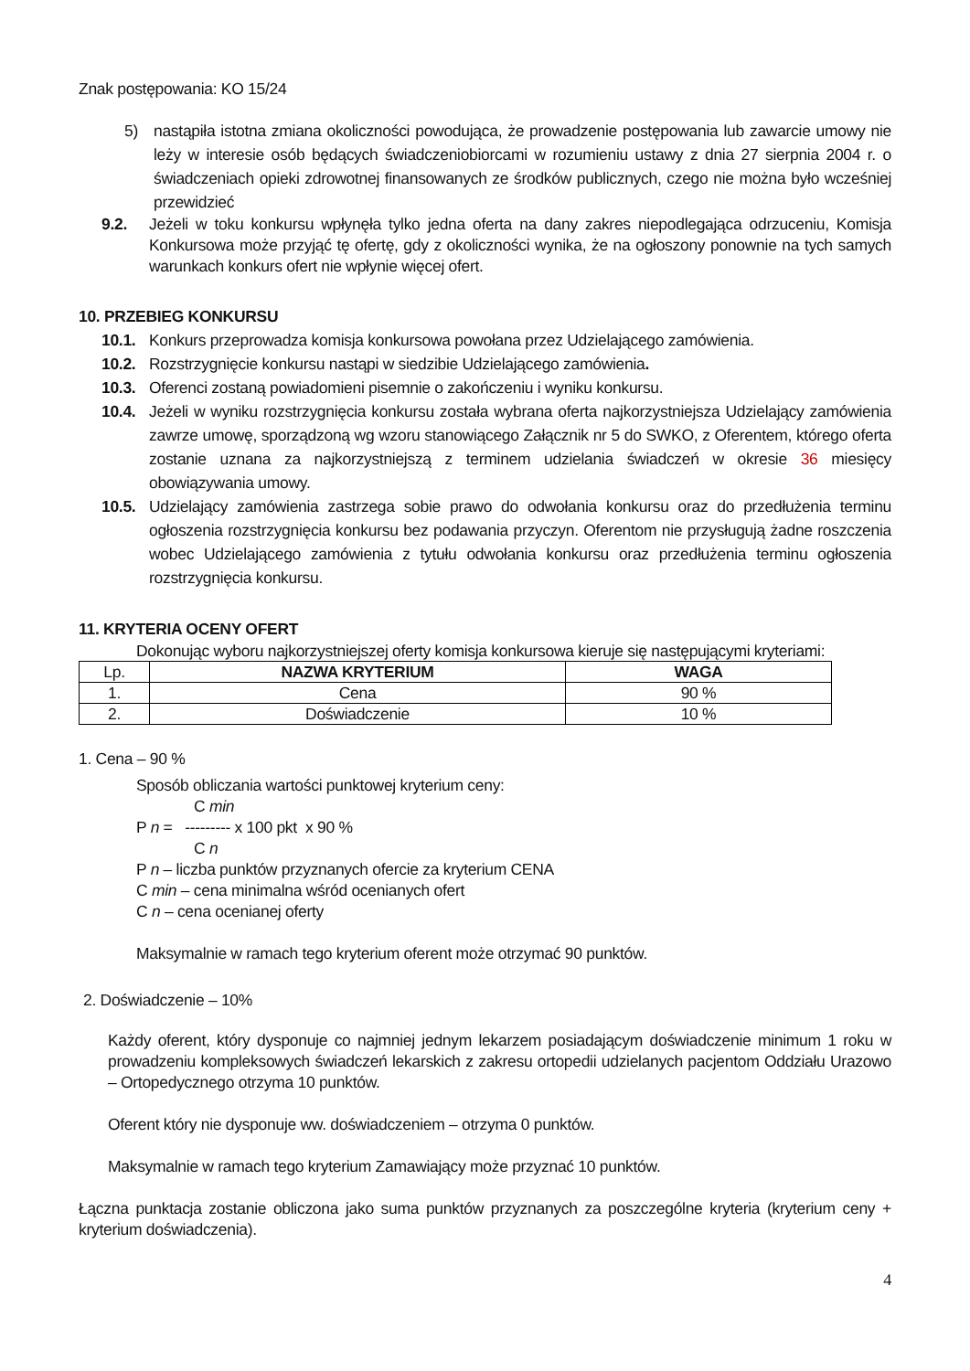Znak postępowania: KO 15/24
5) nastąpiła istotna zmiana okoliczności powodująca, że prowadzenie postępowania lub zawarcie umowy nie leży w interesie osób będących świadczeniobiorcami w rozumieniu ustawy z dnia 27 sierpnia 2004 r. o świadczeniach opieki zdrowotnej finansowanych ze środków publicznych, czego nie można było wcześniej przewidzieć
9.2. Jeżeli w toku konkursu wpłynęła tylko jedna oferta na dany zakres niepodlegająca odrzuceniu, Komisja Konkursowa może przyjąć tę ofertę, gdy z okoliczności wynika, że na ogłoszony ponownie na tych samych warunkach konkurs ofert nie wpłynie więcej ofert.
10. PRZEBIEG KONKURSU
10.1. Konkurs przeprowadza komisja konkursowa powołana przez Udzielającego zamówienia.
10.2. Rozstrzygnięcie konkursu nastąpi w siedzibie Udzielającego zamówienia.
10.3. Oferenci zostaną powiadomieni pisemnie o zakończeniu i wyniku konkursu.
10.4. Jeżeli w wyniku rozstrzygnięcia konkursu została wybrana oferta najkorzystniejsza Udzielający zamówienia zawrze umowę, sporządzoną wg wzoru stanowiącego Załącznik nr 5 do SWKO, z Oferentem, którego oferta zostanie uznana za najkorzystniejszą z terminem udzielania świadczeń w okresie 36 miesięcy obowiązywania umowy.
10.5. Udzielający zamówienia zastrzega sobie prawo do odwołania konkursu oraz do przedłużenia terminu ogłoszenia rozstrzygnięcia konkursu bez podawania przyczyn. Oferentom nie przysługują żadne roszczenia wobec Udzielającego zamówienia z tytułu odwołania konkursu oraz przedłużenia terminu ogłoszenia rozstrzygnięcia konkursu.
11. KRYTERIA OCENY OFERT
Dokonując wyboru najkorzystniejszej oferty komisja konkursowa kieruje się następującymi kryteriami:
| Lp. | NAZWA KRYTERIUM | WAGA |
| 1. | Cena | 90 % |
| 2. | Doświadczenie | 10 % |
1. Cena – 90 %
Sposób obliczania wartości punktowej kryterium ceny:
C min
P n = --------- x 100 pkt x 90 %
C n
P n – liczba punktów przyznanych ofercie za kryterium CENA
C min – cena minimalna wśród ocenianych ofert
C n – cena ocenianej oferty
Maksymalnie w ramach tego kryterium oferent może otrzymać 90 punktów.
2. Doświadczenie – 10%
Każdy oferent, który dysponuje co najmniej jednym lekarzem posiadającym doświadczenie minimum 1 roku w prowadzeniu kompleksowych świadczeń lekarskich z zakresu ortopedii udzielanych pacjentom Oddziału Urazowo – Ortopedycznego otrzyma 10 punktów.
Oferent który nie dysponuje ww. doświadczeniem – otrzyma 0 punktów.
Maksymalnie w ramach tego kryterium Zamawiający może przyznać 10 punktów.
Łączna punktacja zostanie obliczona jako suma punktów przyznanych za poszczególne kryteria (kryterium ceny + kryterium doświadczenia).
4